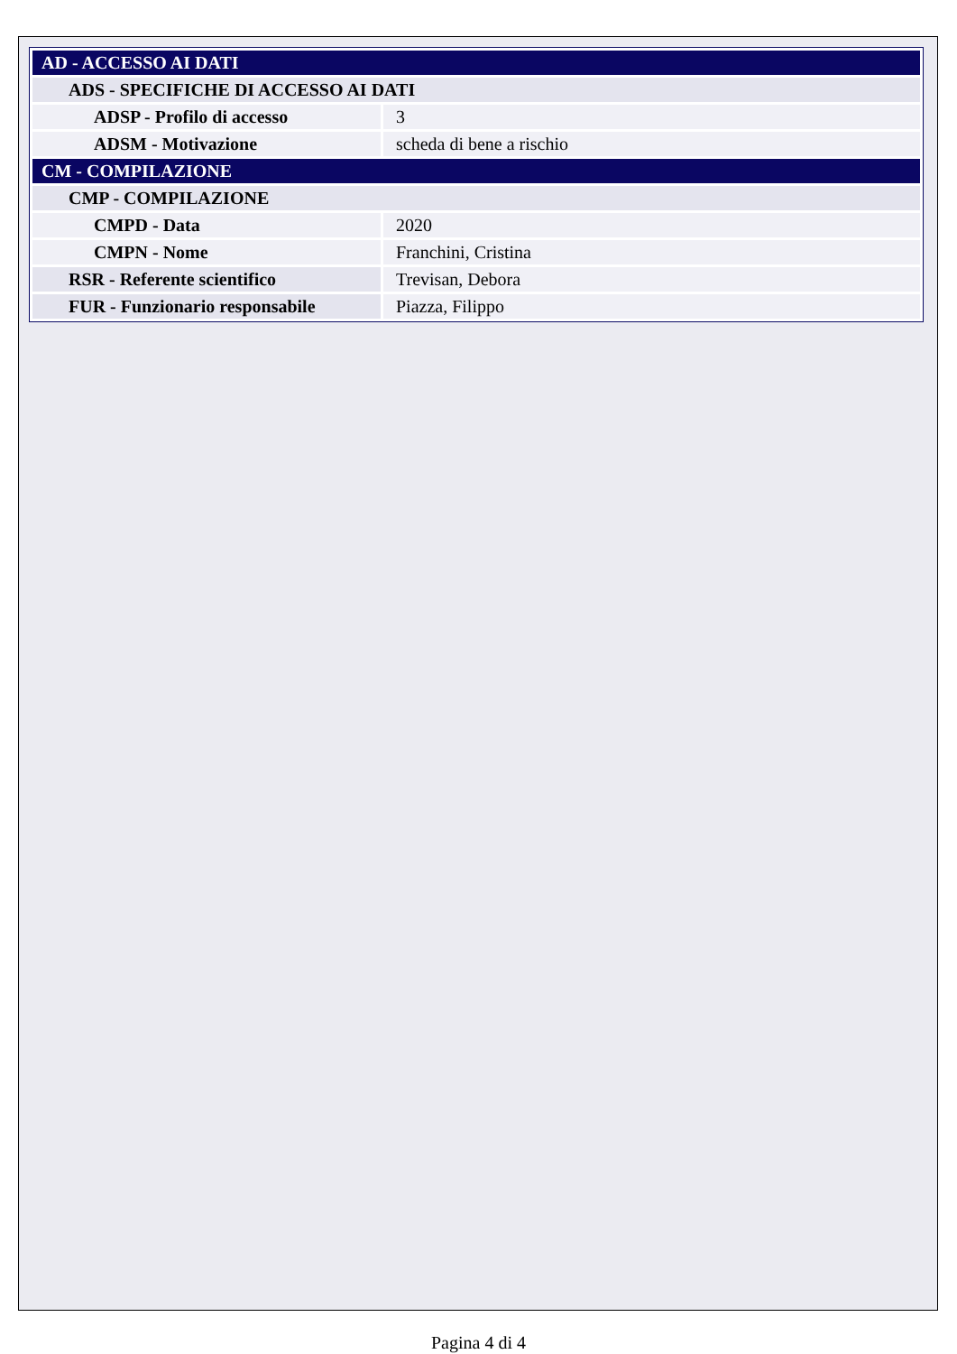| AD - ACCESSO AI DATI | |
| ADS - SPECIFICHE DI ACCESSO AI DATI | |
| ADSP - Profilo di accesso | 3 |
| ADSM - Motivazione | scheda di bene a rischio |
| CM - COMPILAZIONE | |
| CMP - COMPILAZIONE | |
| CMPD - Data | 2020 |
| CMPN - Nome | Franchini, Cristina |
| RSR - Referente scientifico | Trevisan, Debora |
| FUR - Funzionario responsabile | Piazza, Filippo |
Pagina 4 di 4